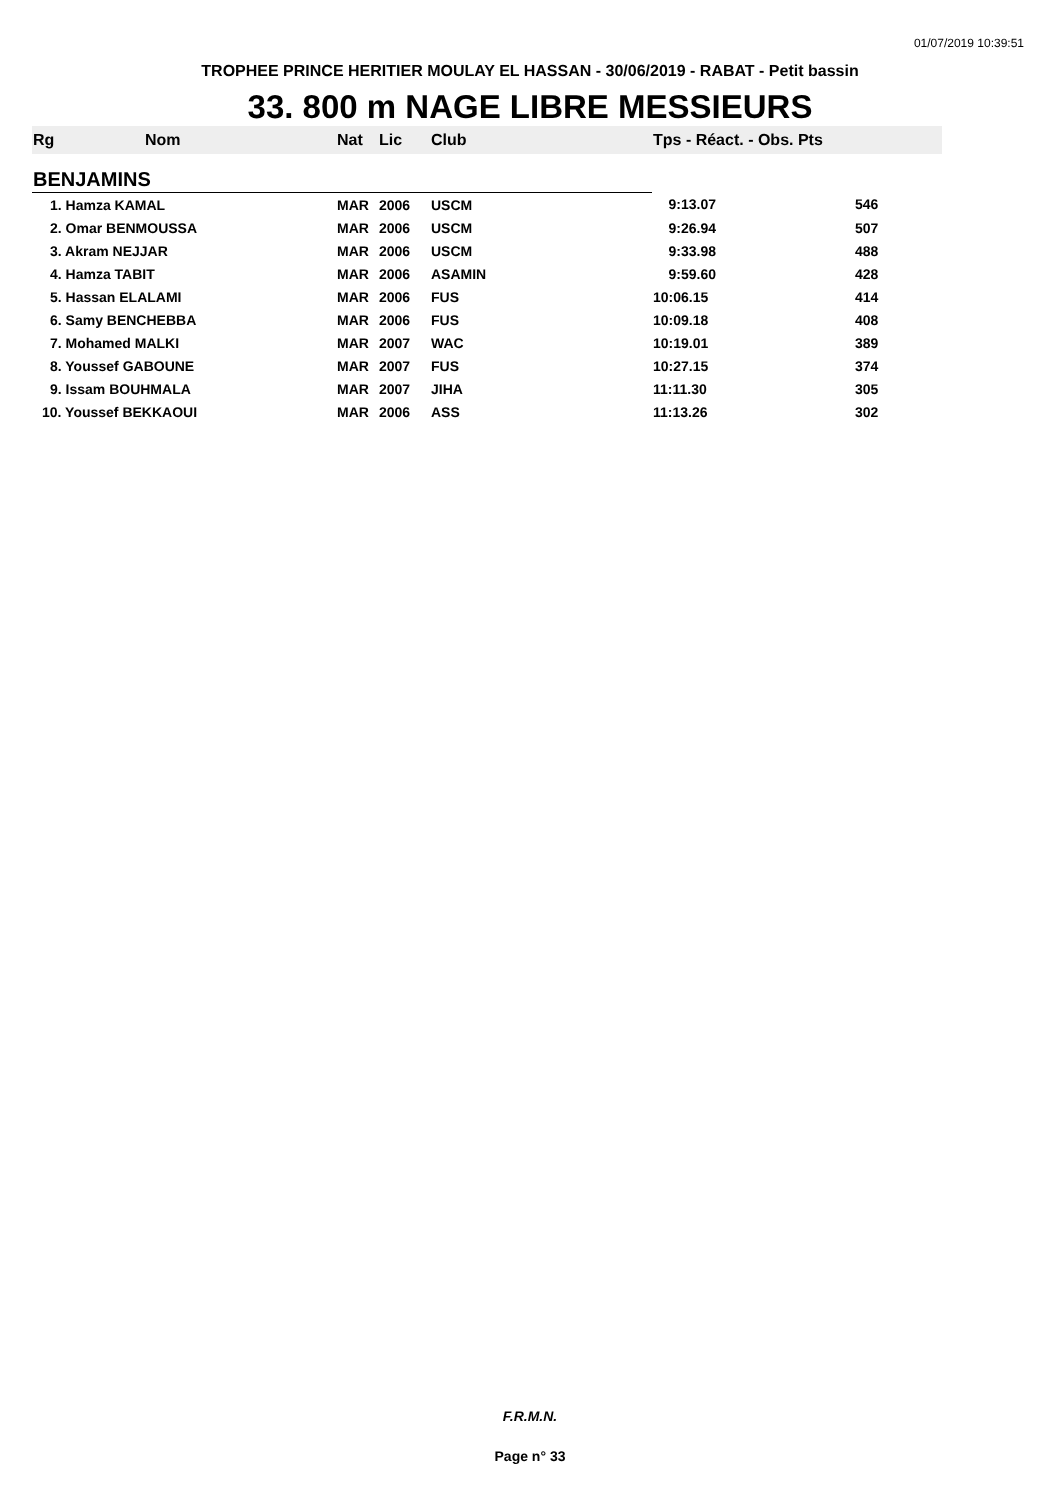01/07/2019 10:39:51
TROPHEE PRINCE HERITIER MOULAY EL HASSAN - 30/06/2019 - RABAT - Petit bassin
33. 800 m NAGE LIBRE MESSIEURS
| Rg | Nom | Nat | Lic | Club | Tps - Réact. - Obs. Pts | |
| --- | --- | --- | --- | --- | --- | --- |
| BENJAMINS | | | | | | |
| 1. Hamza KAMAL | | MAR | 2006 | USCM | 9:13.07 | 546 |
| 2. Omar BENMOUSSA | | MAR | 2006 | USCM | 9:26.94 | 507 |
| 3. Akram NEJJAR | | MAR | 2006 | USCM | 9:33.98 | 488 |
| 4. Hamza TABIT | | MAR | 2006 | ASAMIN | 9:59.60 | 428 |
| 5. Hassan ELALAMI | | MAR | 2006 | FUS | 10:06.15 | 414 |
| 6. Samy BENCHEBBA | | MAR | 2006 | FUS | 10:09.18 | 408 |
| 7. Mohamed MALKI | | MAR | 2007 | WAC | 10:19.01 | 389 |
| 8. Youssef GABOUNE | | MAR | 2007 | FUS | 10:27.15 | 374 |
| 9. Issam BOUHMALA | | MAR | 2007 | JIHA | 11:11.30 | 305 |
| 10. Youssef BEKKAOUI | | MAR | 2006 | ASS | 11:13.26 | 302 |
F.R.M.N.
Page n° 33